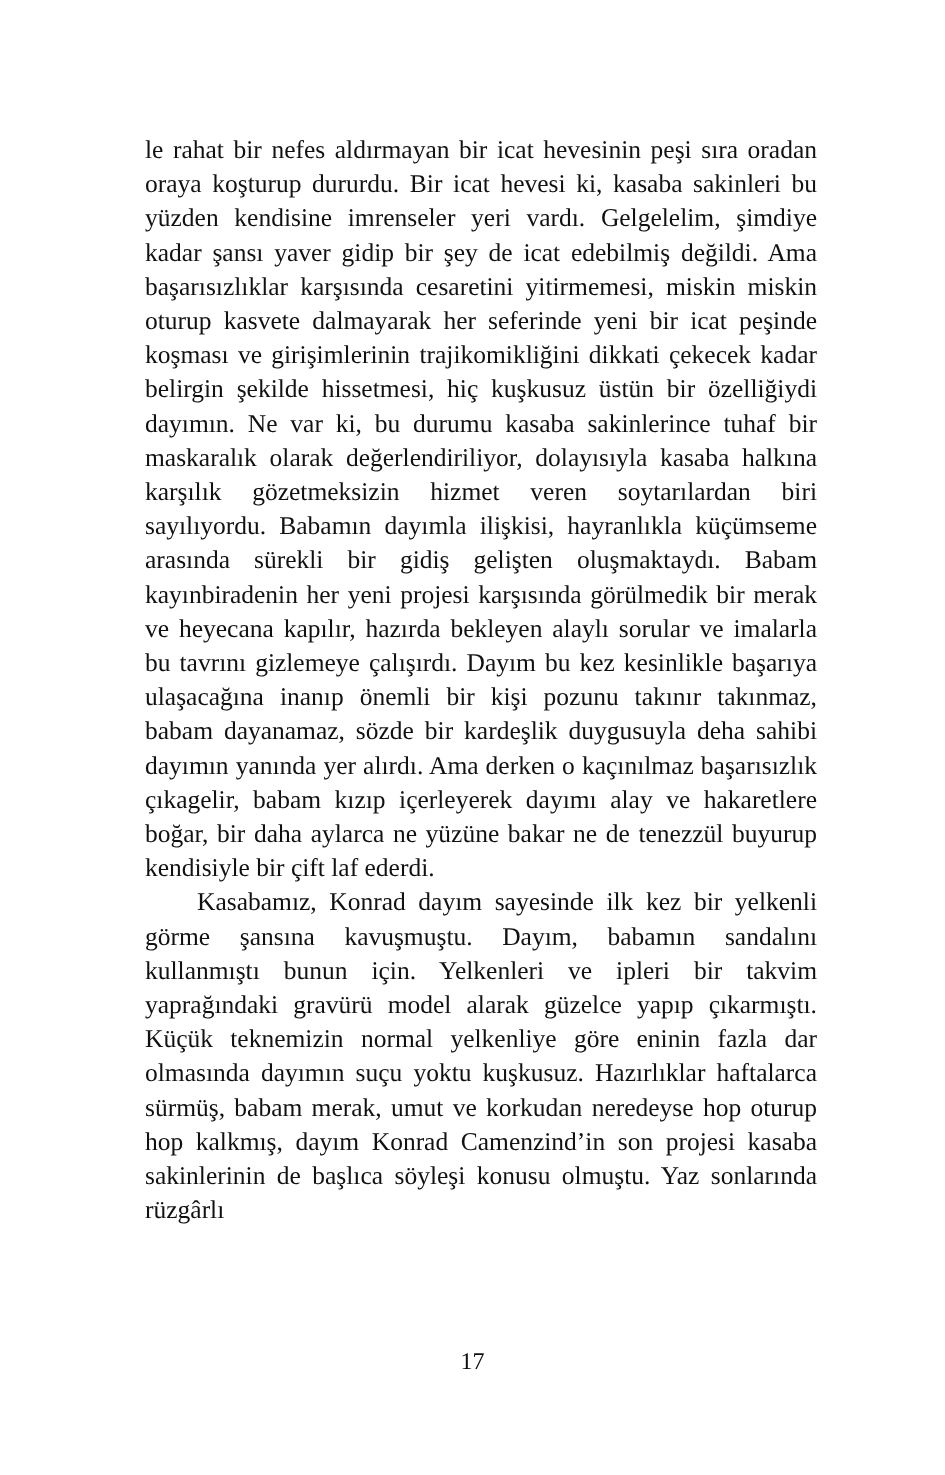le rahat bir nefes aldırmayan bir icat hevesinin peşi sıra oradan oraya koşturup dururdu. Bir icat hevesi ki, kasaba sakinleri bu yüzden kendisine imrenseler yeri vardı. Gelgelelim, şimdiye kadar şansı yaver gidip bir şey de icat edebilmiş değildi. Ama başarısızlıklar karşısında cesaretini yitirmemesi, miskin miskin oturup kasvete dalmayarak her seferinde yeni bir icat peşinde koşması ve girişimlerinin trajikomikliğini dikkati çekecek kadar belirgin şekilde hissetmesi, hiç kuşkusuz üstün bir özelliğiydi dayımın. Ne var ki, bu durumu kasaba sakinlerince tuhaf bir maskaralık olarak değerlendiriliyor, dolayısıyla kasaba halkına karşılık gözetmeksizin hizmet veren soytarılardan biri sayılıyordu. Babamın dayımla ilişkisi, hayranlıkla küçümseme arasında sürekli bir gidiş gelişten oluşmaktaydı. Babam kayınbiradenin her yeni projesi karşısında görülmedik bir merak ve heyecana kapılır, hazırda bekleyen alaylı sorular ve imalarla bu tavrını gizlemeye çalışırdı. Dayım bu kez kesinlikle başarıya ulaşacağına inanıp önemli bir kişi pozunu takınır takınmaz, babam dayanamaz, sözde bir kardeşlik duygusuyla deha sahibi dayımın yanında yer alırdı. Ama derken o kaçınılmaz başarısızlık çıkagelir, babam kızıp içerleyerek dayımı alay ve hakaretlere boğar, bir daha aylarca ne yüzüne bakar ne de tenezzül buyurup kendisiyle bir çift laf ederdi.
Kasabamız, Konrad dayım sayesinde ilk kez bir yelkenli görme şansına kavuşmuştu. Dayım, babamın sandalını kullanmıştı bunun için. Yelkenleri ve ipleri bir takvim yaprağındaki gravürü model alarak güzelce yapıp çıkarmıştı. Küçük teknemizin normal yelkenliye göre eninin fazla dar olmasında dayımın suçu yoktu kuşkusuz. Hazırlıklar haftalarca sürmüş, babam merak, umut ve korkudan neredeyse hop oturup hop kalkmış, dayım Konrad Camenzind’in son projesi kasaba sakinlerinin de başlıca söyleşi konusu olmuştu. Yaz sonlarında rüzgârlı
17